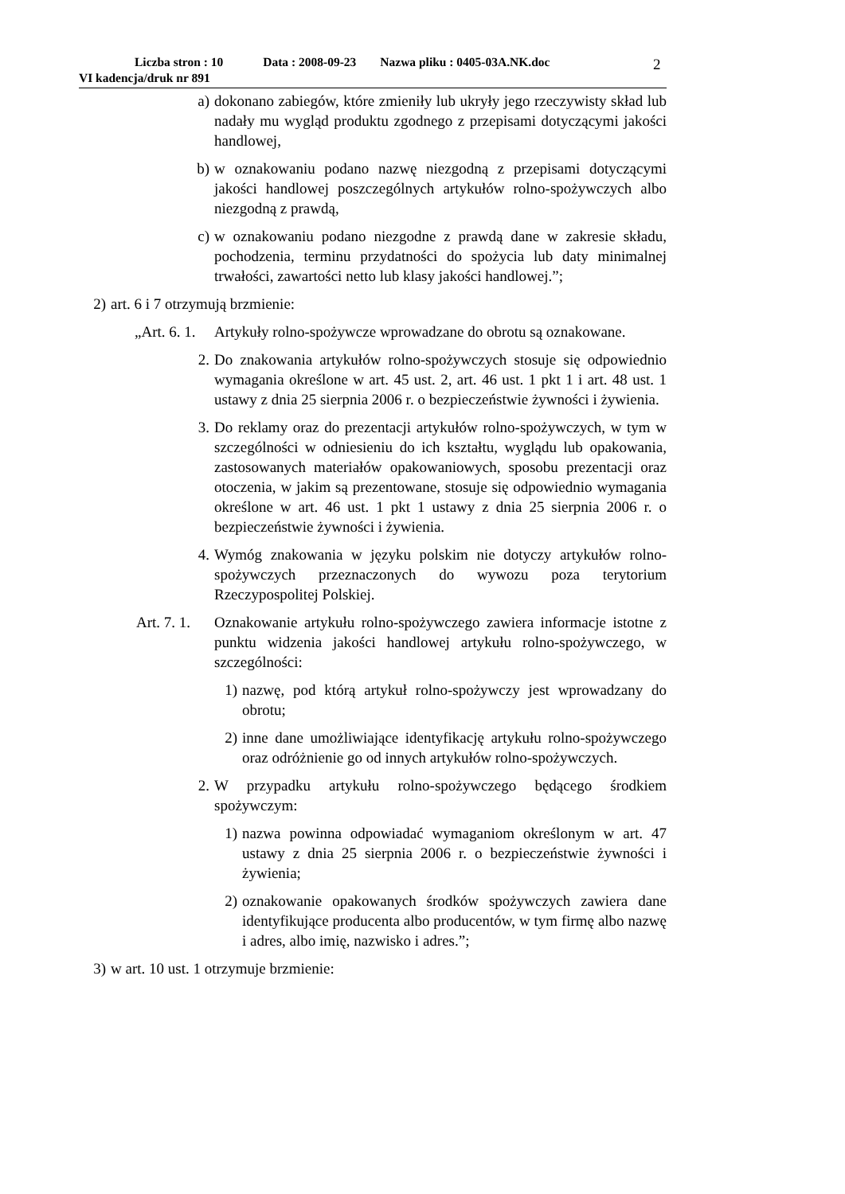Liczba stron : 10 Data : 2008-09-23 Nazwa pliku : 0405-03A.NK.doc
VI kadencja/druk nr 891
2
a) dokonano zabiegów, które zmieniły lub ukryły jego rzeczywisty skład lub nadały mu wygląd produktu zgodnego z przepisami dotyczącymi jakości handlowej,
b) w oznakowaniu podano nazwę niezgodną z przepisami dotyczącymi jakości handlowej poszczególnych artykułów rolno-spożywczych albo niezgodną z prawdą,
c) w oznakowaniu podano niezgodne z prawdą dane w zakresie składu, pochodzenia, terminu przydatności do spożycia lub daty minimalnej trwałości, zawartości netto lub klasy jakości handlowej.”;
2)
art. 6 i 7 otrzymują brzmienie:
„Art. 6. 1.
Artykuły rolno-spożywcze wprowadzane do obrotu są oznakowane.
2. Do znakowania artykułów rolno-spożywczych stosuje się odpowiednio wymagania określone w art. 45 ust. 2, art. 46 ust. 1 pkt 1 i art. 48 ust. 1 ustawy z dnia 25 sierpnia 2006 r. o bezpieczeństwie żywności i żywienia.
3. Do reklamy oraz do prezentacji artykułów rolno-spożywczych, w tym w szczególności w odniesieniu do ich kształtu, wyglądu lub opakowania, zastosowanych materiałów opakowaniowych, sposobu prezentacji oraz otoczenia, w jakim są prezentowane, stosuje się odpowiednio wymagania określone w art. 46 ust. 1 pkt 1 ustawy z dnia 25 sierpnia 2006 r. o bezpieczeństwie żywności i żywienia.
4. Wymóg znakowania w języku polskim nie dotyczy artykułów rolno-spożywczych przeznaczonych do wywozu poza terytorium Rzeczypospolitej Polskiej.
Art. 7. 1.
Oznakowanie artykułu rolno-spożywczego zawiera informacje istotne z punktu widzenia jakości handlowej artykułu rolno-spożywczego, w szczególności:
1) nazwę, pod którą artykuł rolno-spożywczy jest wprowadzany do obrotu;
2) inne dane umożliwiające identyfikację artykułu rolno-spożywczego oraz odróżnienie go od innych artykułów rolno-spożywczych.
2. W przypadku artykułu rolno-spożywczego będącego środkiem spożywczym:
1) nazwa powinna odpowiadać wymaganiom określonym w art. 47 ustawy z dnia 25 sierpnia 2006 r. o bezpieczeństwie żywności i żywienia;
2) oznakowanie opakowanych środków spożywczych zawiera dane identyfikujące producenta albo producentów, w tym firmę albo nazwę i adres, albo imię, nazwisko i adres.”;
3)
w art. 10 ust. 1 otrzymuje brzmienie: